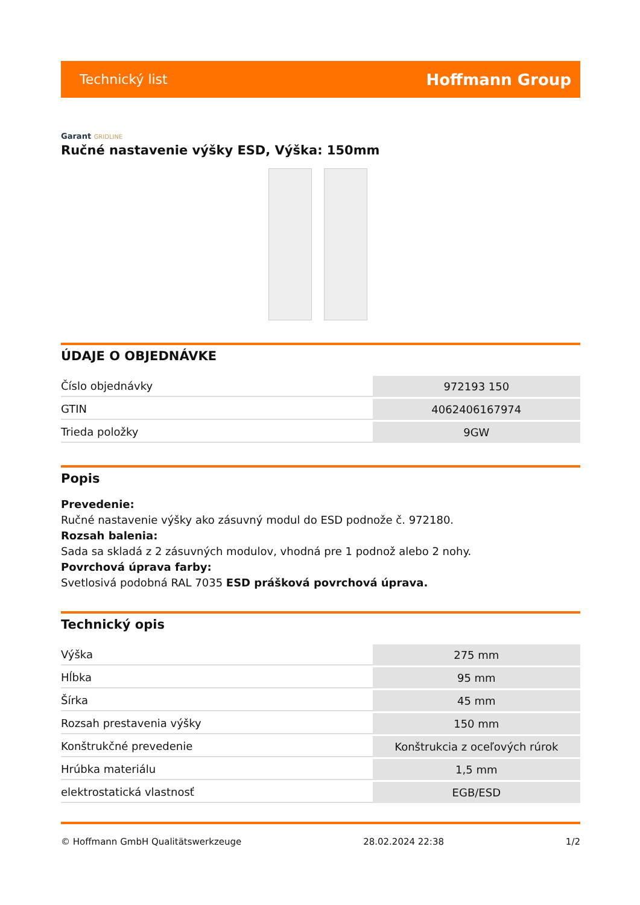Technický list
Hoffmann Group
Garant GRIDLINE
Ručné nastavenie výšky ESD, Výška: 150mm
ÚDAJE O OBJEDNÁVKE
| Číslo objednávky | 972193 150 |
| GTIN | 4062406167974 |
| Trieda položky | 9GW |
Popis
Prevedenie:
Ručné nastavenie výšky ako zásuvný modul do ESD podnože č. 972180.
Rozsah balenia:
Sada sa skladá z 2 zásuvných modulov, vhodná pre 1 podnož alebo 2 nohy.
Povrchová úprava farby:
Svetlosivá podobná RAL 7035 ESD prášková povrchová úprava.
Technický opis
| Výška | 275 mm |
| Hĺbka | 95 mm |
| Šírka | 45 mm |
| Rozsah prestavenia výšky | 150 mm |
| Konštrukčné prevedenie | Konštrukcia z oceľových rúrok |
| Hrúbka materiálu | 1,5 mm |
| elektrostatická vlastnosť | EGB/ESD |
© Hoffmann GmbH Qualitätswerkzeuge 28.02.2024 22:38 1/2